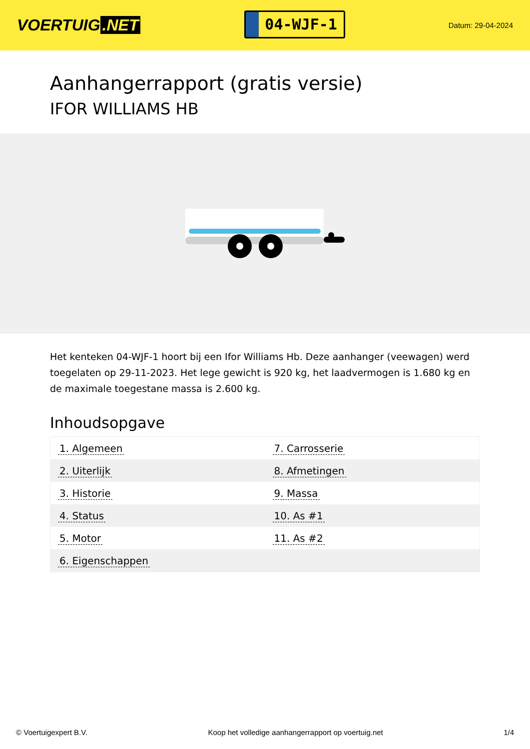VOERTUIG.NET
04-WJF-1
Datum: 29-04-2024
Aanhangerrapport (gratis versie)
IFOR WILLIAMS HB
Het kenteken 04-WJF-1 hoort bij een Ifor Williams Hb. Deze aanhanger (veewagen) werd toegelaten op 29-11-2023. Het lege gewicht is 920 kg, het laadvermogen is 1.680 kg en de maximale toegestane massa is 2.600 kg.
Inhoudsopgave
| 1. Algemeen | 7. Carrosserie |
| 2. Uiterlijk | 8. Afmetingen |
| 3. Historie | 9. Massa |
| 4. Status | 10. As #1 |
| 5. Motor | 11. As #2 |
| 6. Eigenschappen | |
© Voertuigexpert B.V. Koop het volledige aanhangerrapport op voertuig.net 1/4